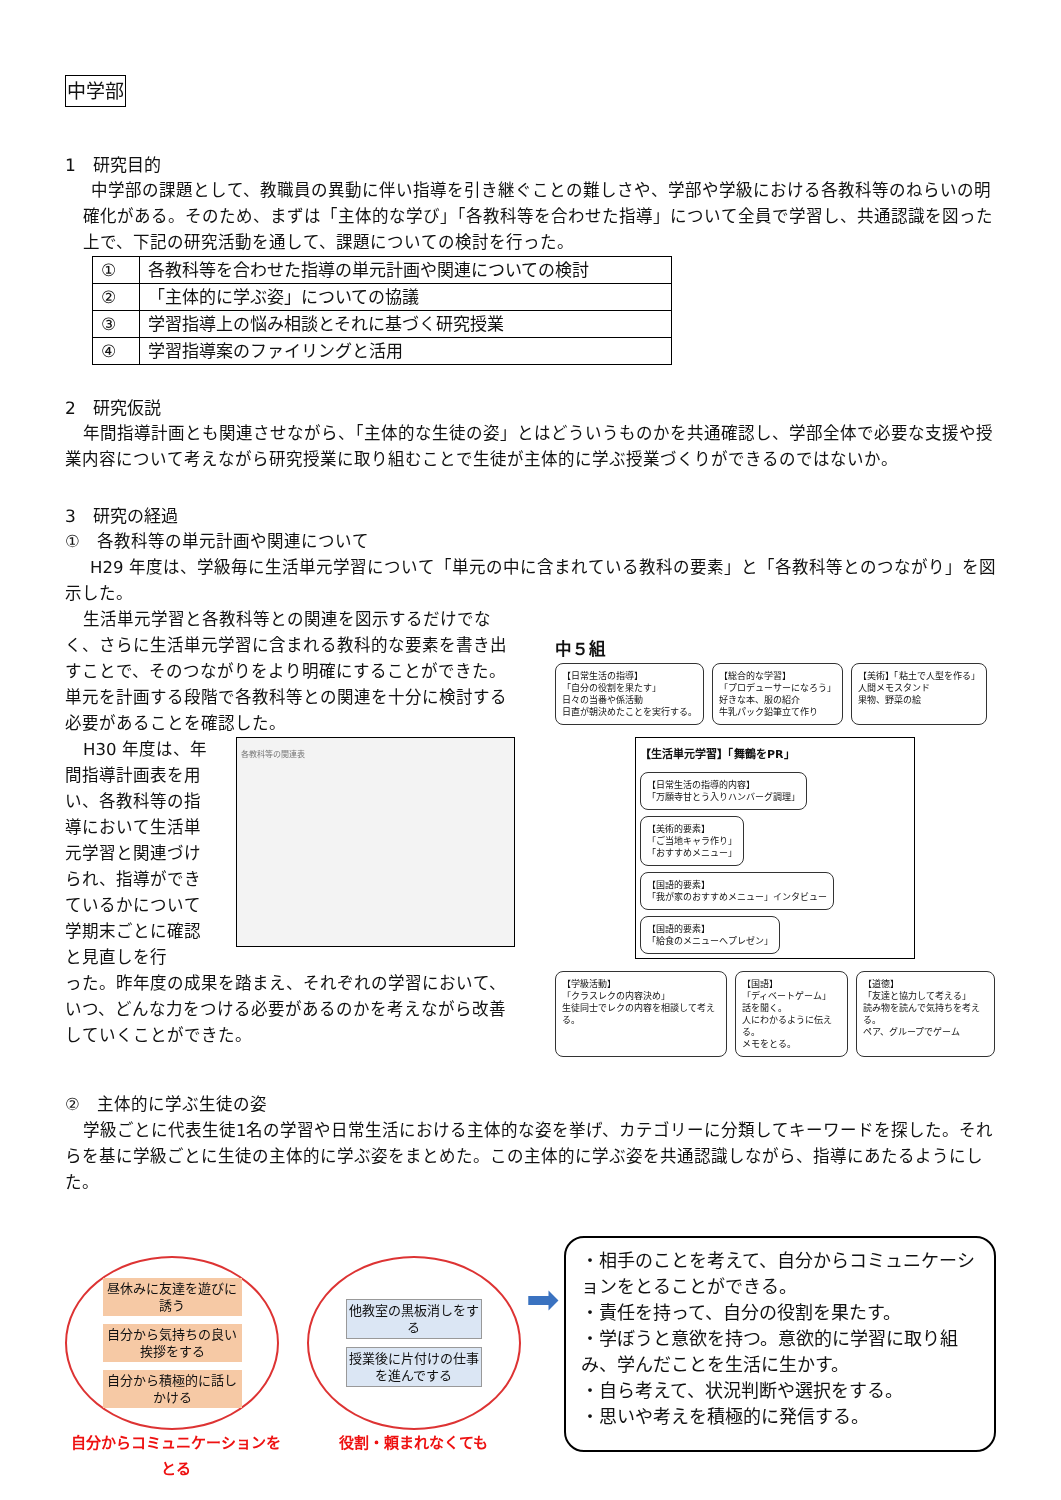中学部
1　研究目的
中学部の課題として、教職員の異動に伴い指導を引き継ぐことの難しさや、学部や学級における各教科等のねらいの明確化がある。そのため、まずは「主体的な学び」「各教科等を合わせた指導」について全員で学習し、共通認識を図った上で、下記の研究活動を通して、課題についての検討を行った。
| ① | 各教科等を合わせた指導の単元計画や関連についての検討 |
| ② | 「主体的に学ぶ姿」についての協議 |
| ③ | 学習指導上の悩み相談とそれに基づく研究授業 |
| ④ | 学習指導案のファイリングと活用 |
2　研究仮説
年間指導計画とも関連させながら、「主体的な生徒の姿」とはどういうものかを共通確認し、学部全体で必要な支援や授業内容について考えながら研究授業に取り組むことで生徒が主体的に学ぶ授業づくりができるのではないか。
3　研究の経過
①　各教科等の単元計画や関連について
H29 年度は、学級毎に生活単元学習について「単元の中に含まれている教科の要素」と「各教科等とのつながり」を図示した。
生活単元学習と各教科等との関連を図示するだけでなく、さらに生活単元学習に含まれる教科的な要素を書き出すことで、そのつながりをより明確にすることができた。単元を計画する段階で各教科等との関連を十分に検討する必要があることを確認した。
H30 年度は、年間指導計画表を用い、各教科等の指導において生活単元学習と関連づけられ、指導ができているかについて学期末ごとに確認と見直しを行
各教科等の関連表
った。昨年度の成果を踏まえ、それぞれの学習において、いつ、どんな力をつける必要があるのかを考えながら改善していくことができた。
中５組
【日常生活の指導】
「自分の役割を果たす」
日々の当番や係活動
日直が朝決めたことを実行する。
【総合的な学習】
「プロデューサーになろう」
好きな本、服の紹介
牛乳パック鉛筆立て作り
【美術】「粘土で人型を作る」
人間メモスタンド
果物、野菜の絵
【生活単元学習】「舞鶴をPR」
【日常生活の指導的内容】
「万願寺甘とう入りハンバーグ調理」
【美術的要素】
「ご当地キャラ作り」
「おすすめメニュー」
【国語的要素】
「我が家のおすすめメニュー」インタビュー
【国語的要素】
「給食のメニューへプレゼン」
【学級活動】
「クラスレクの内容決め」
生徒同士でレクの内容を相談して考える。
【国語】
「ディベートゲーム」
話を聞く。
人にわかるように伝える。
メモをとる。
【道徳】
「友達と協力して考える」
読み物を読んで気持ちを考える。
ペア、グループでゲーム
②　主体的に学ぶ生徒の姿
学級ごとに代表生徒1名の学習や日常生活における主体的な姿を挙げ、カテゴリーに分類してキーワードを探した。それらを基に学級ごとに生徒の主体的に学ぶ姿をまとめた。この主体的に学ぶ姿を共通認識しながら、指導にあたるようにした。
昼休みに友達を遊びに誘う
自分から気持ちの良い挨拶をする
自分から積極的に話しかける
自分からコミュニケーションをとる
他教室の黒板消しをする
授業後に片付けの仕事を進んでする
役割・頼まれなくても
➡
・相手のことを考えて、自分からコミュニケーションをとることができる。
・責任を持って、自分の役割を果たす。
・学ぼうと意欲を持つ。意欲的に学習に取り組み、学んだことを生活に生かす。
・自ら考えて、状況判断や選択をする。
・思いや考えを積極的に発信する。